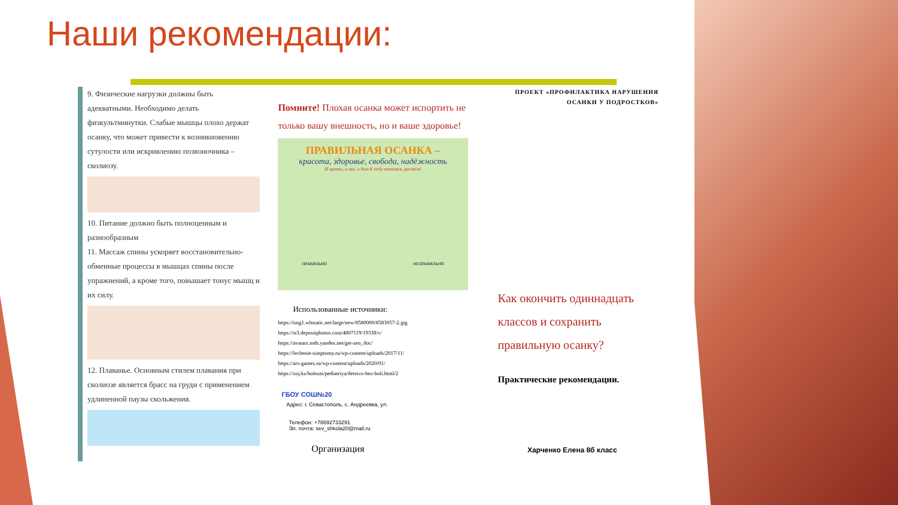Наши рекомендации:
9. Физические нагрузки должны быть адекватными. Необходимо делать физкультминутки. Слабые мышцы плохо держат осанку, что может привести к возникновению сутулости или искривлению позвоночника – сколиозу.
10. Питание должно быть полноценным и разнообразным
11. Массаж спины ускоряет восстановительно-обменные процессы в мышцах спины после упражнений, а кроме того, повышает тонус мышц и их силу.
12. Плаванье. Основным стилем плавания при сколиозе является брасс на груди с применением удлиненной паузы скольжения.
Помните! Плохая осанка может испортить не только вашу внешность, но и ваше здоровье!
ПРАВИЛЬНАЯ ОСАНКА –
красота, здоровье, свобода, надёжность
И цветы, и мы, и дом К небу тянемся, растём!
ПРАВИЛЬНО НЕПРАВИЛЬНО
Использованные источники:
https://img1.wbstatic.net/large/new/8580000/8583057-2.jpg
https://st3.depositphotos.com/4807119/19338/v/
https://avatars.mds.yandex.net/get-zen_doc/
https://lechenie-simptomy.ru/wp-content/uploads/2017/11/
https://ars-games.ru/wp-content/uploads/2020/01/
https://zoj.kz/bolezni/pediatriya/detstvo-bez-boli.html/2
ГБОУ СОШ№20
Адрес: г. Севастополь, с. Андреевка, ул.
Телефон: +78692733291
Эл. почта: sev_shkola20@mail.ru
Организация
ПРОЕКТ «ПРОФИЛАКТИКА НАРУШЕНИЯ ОСАНКИ У ПОДРОСТКОВ»
Как окончить одиннадцать классов и сохранить правильную осанку?
Практические рекомендации.
Харченко Елена 8б класс